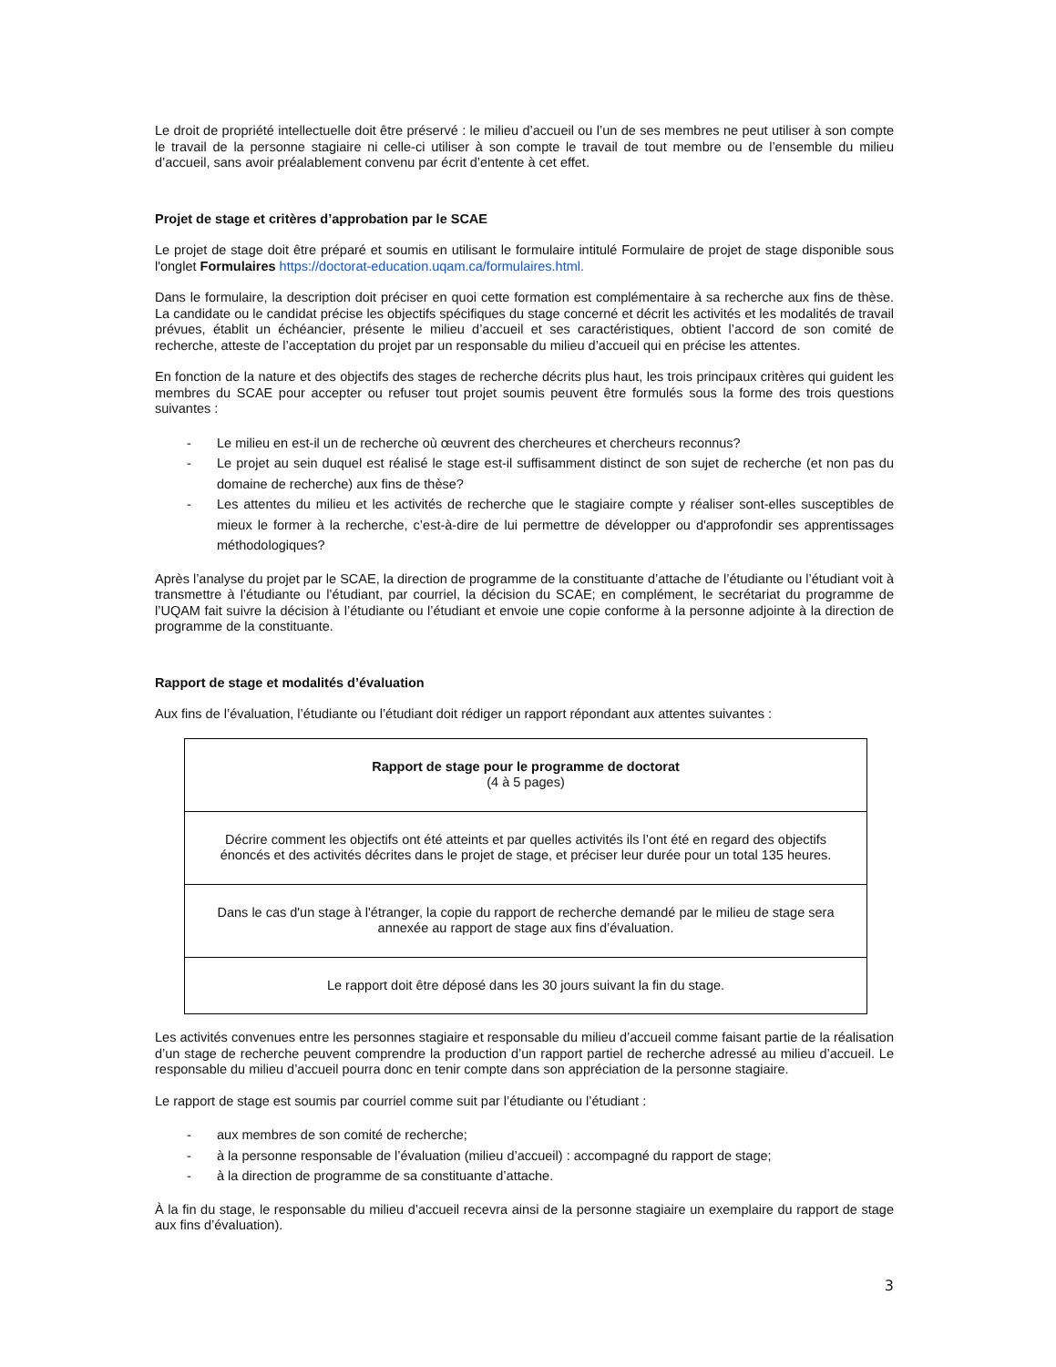Le droit de propriété intellectuelle doit être préservé : le milieu d’accueil ou l’un de ses membres ne peut utiliser à son compte le travail de la personne stagiaire ni celle-ci utiliser à son compte le travail de tout membre ou de l’ensemble du milieu d’accueil, sans avoir préalablement convenu par écrit d’entente à cet effet.
Projet de stage et critères d’approbation par le SCAE
Le projet de stage doit être préparé et soumis en utilisant le formulaire intitulé Formulaire de projet de stage disponible sous l'onglet Formulaires https://doctorat-education.uqam.ca/formulaires.html.
Dans le formulaire, la description doit préciser en quoi cette formation est complémentaire à sa recherche aux fins de thèse. La candidate ou le candidat précise les objectifs spécifiques du stage concerné et décrit les activités et les modalités de travail prévues, établit un échéancier, présente le milieu d’accueil et ses caractéristiques, obtient l’accord de son comité de recherche, atteste de l’acceptation du projet par un responsable du milieu d’accueil qui en précise les attentes.
En fonction de la nature et des objectifs des stages de recherche décrits plus haut, les trois principaux critères qui guident les membres du SCAE pour accepter ou refuser tout projet soumis peuvent être formulés sous la forme des trois questions suivantes :
- Le milieu en est-il un de recherche où œuvrent des chercheures et chercheurs reconnus?
- Le projet au sein duquel est réalisé le stage est-il suffisamment distinct de son sujet de recherche (et non pas du domaine de recherche) aux fins de thèse?
- Les attentes du milieu et les activités de recherche que le stagiaire compte y réaliser sont-elles susceptibles de mieux le former à la recherche, c’est-à-dire de lui permettre de développer ou d'approfondir ses apprentissages méthodologiques?
Après l’analyse du projet par le SCAE, la direction de programme de la constituante d’attache de l’étudiante ou l’étudiant voit à transmettre à l’étudiante ou l’étudiant, par courriel, la décision du SCAE; en complément, le secrétariat du programme de l’UQAM fait suivre la décision à l’étudiante ou l’étudiant et envoie une copie conforme à la personne adjointe à la direction de programme de la constituante.
Rapport de stage et modalités d’évaluation
Aux fins de l’évaluation, l’étudiante ou l’étudiant doit rédiger un rapport répondant aux attentes suivantes :
| Rapport de stage pour le programme de doctorat (4 à 5 pages) |
| Décrire comment les objectifs ont été atteints et par quelles activités ils l’ont été en regard des objectifs énoncés et des activités décrites dans le projet de stage, et préciser leur durée pour un total 135 heures. |
| Dans le cas d'un stage à l'étranger, la copie du rapport de recherche demandé par le milieu de stage sera annexée au rapport de stage aux fins d’évaluation. |
| Le rapport doit être déposé dans les 30 jours suivant la fin du stage. |
Les activités convenues entre les personnes stagiaire et responsable du milieu d’accueil comme faisant partie de la réalisation d’un stage de recherche peuvent comprendre la production d’un rapport partiel de recherche adressé au milieu d’accueil. Le responsable du milieu d’accueil pourra donc en tenir compte dans son appréciation de la personne stagiaire.
Le rapport de stage est soumis par courriel comme suit par l’étudiante ou l’étudiant :
- aux membres de son comité de recherche;
- à la personne responsable de l’évaluation (milieu d’accueil) : accompagné du rapport de stage;
- à la direction de programme de sa constituante d’attache.
À la fin du stage, le responsable du milieu d’accueil recevra ainsi de la personne stagiaire un exemplaire du rapport de stage aux fins d’évaluation).
3